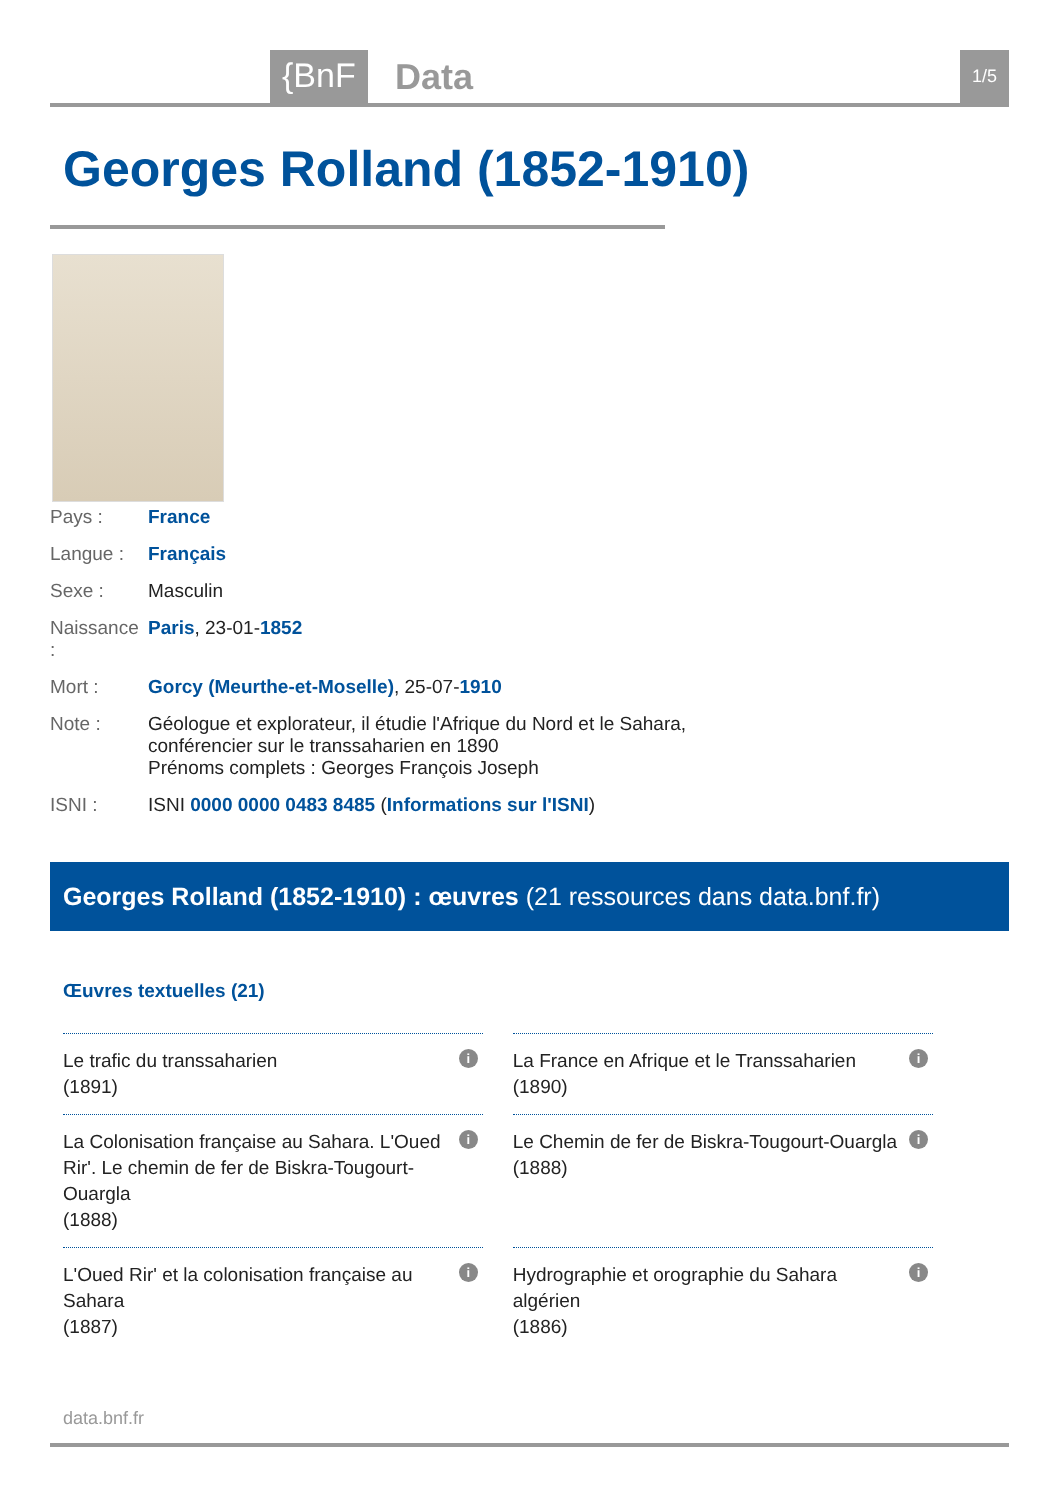{BnF Data 1/5
Georges Rolland (1852-1910)
| Pays : | France |
| Langue : | Français |
| Sexe : | Masculin |
| Naissance : | Paris , 23-01- 1852 |
| Mort : | Gorcy (Meurthe-et-Moselle) , 25-07- 1910 |
| Note : | Géologue et explorateur, il étudie l'Afrique du Nord et le Sahara, conférencier sur le transsaharien en 1890 Prénoms complets : Georges François Joseph |
| ISNI : | ISNI 0000 0000 0483 8485 ( Informations sur l'ISNI ) |
Georges Rolland (1852-1910) : œuvres (21 ressources dans data.bnf.fr)
Œuvres textuelles (21)
| Le trafic du transsaharien (1891) i | La France en Afrique et le Transsaharien (1890) i |
| La Colonisation française au Sahara. L'Oued Rir'. Le chemin de fer de Biskra-Tougourt-Ouargla (1888) i | Le Chemin de fer de Biskra-Tougourt-Ouargla (1888) i |
| L'Oued Rir' et la colonisation française au Sahara (1887) i | Hydrographie et orographie du Sahara algérien (1886) i |
data.bnf.fr